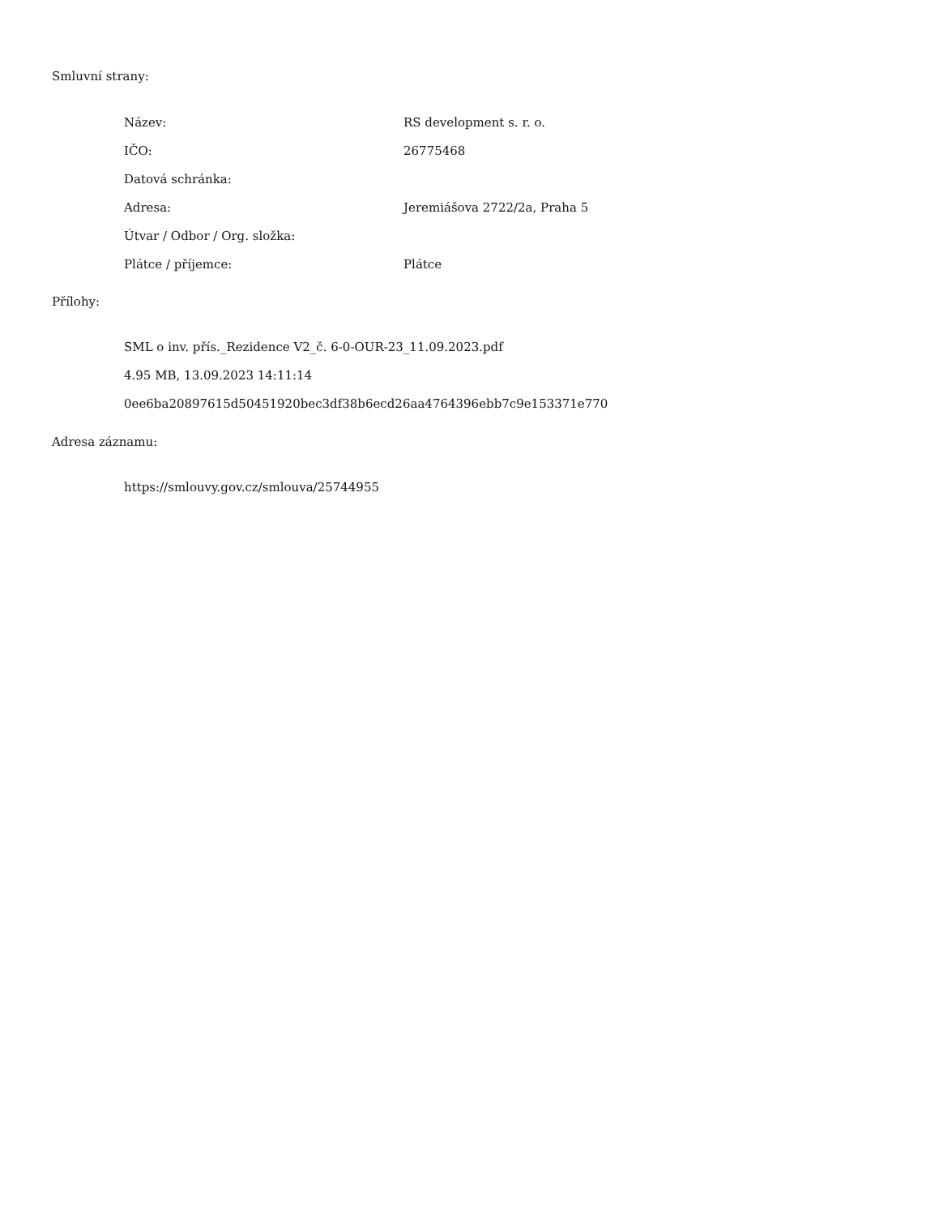Smluvní strany:
| Název: | RS development s. r. o. |
| IČO: | 26775468 |
| Datová schránka: | |
| Adresa: | Jeremiášova 2722/2a, Praha 5 |
| Útvar / Odbor / Org. složka: | |
| Plátce / příjemce: | Plátce |
Přílohy:
SML o inv. přís._Rezidence V2_č. 6-0-OUR-23_11.09.2023.pdf
4.95 MB, 13.09.2023 14:11:14
0ee6ba20897615d50451920bec3df38b6ecd26aa4764396ebb7c9e153371e770
Adresa záznamu:
https://smlouvy.gov.cz/smlouva/25744955